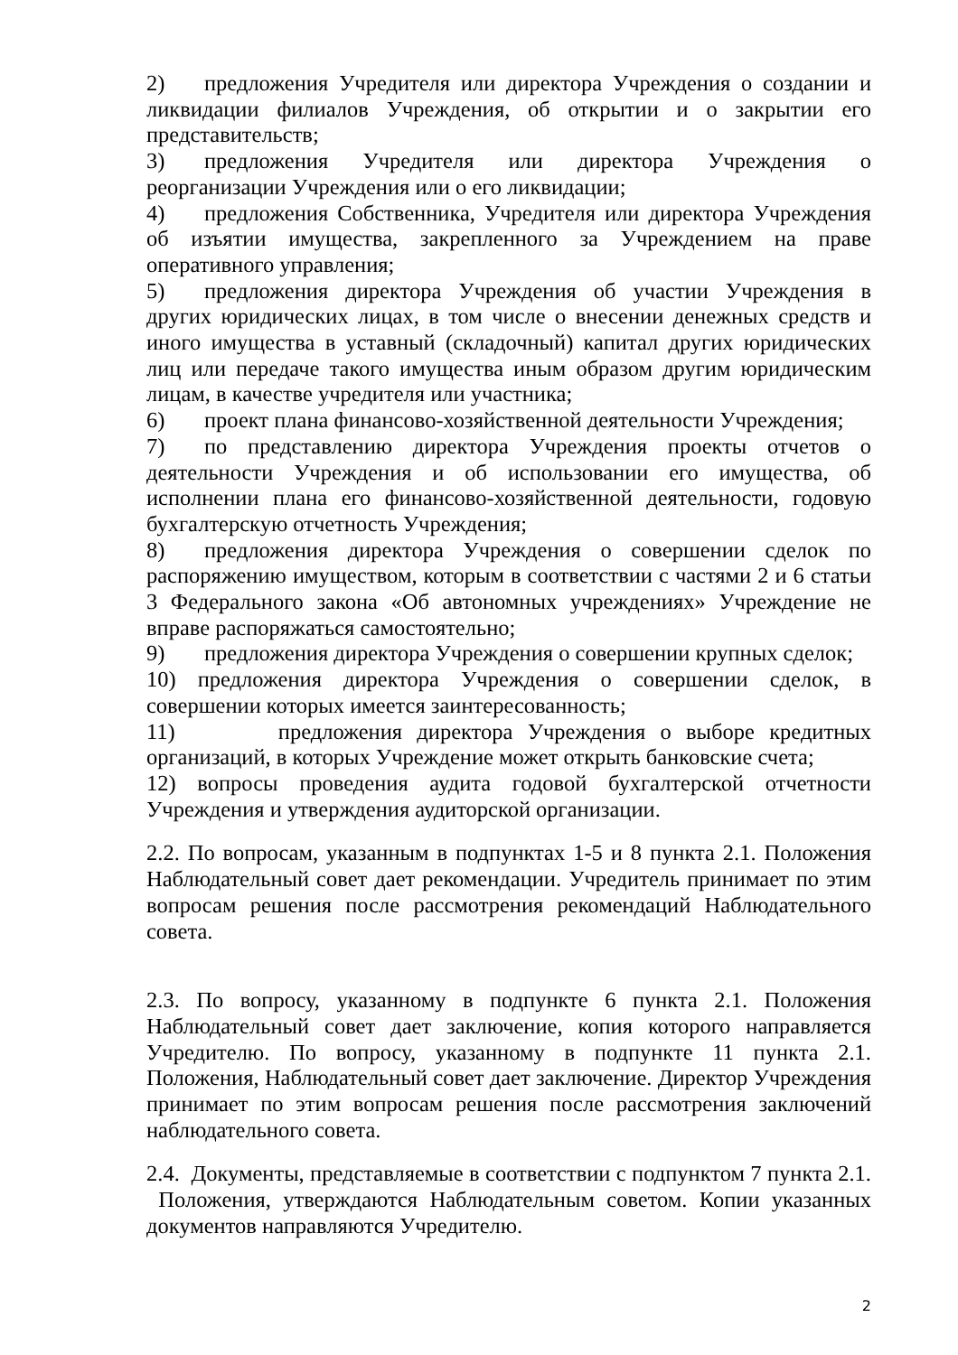2) предложения Учредителя или директора Учреждения о создании и ликвидации филиалов Учреждения, об открытии и о закрытии его представительств;
3) предложения Учредителя или директора Учреждения о реорганизации Учреждения или о его ликвидации;
4) предложения Собственника, Учредителя или директора Учреждения об изъятии имущества, закрепленного за Учреждением на праве оперативного управления;
5) предложения директора Учреждения об участии Учреждения в других юридических лицах, в том числе о внесении денежных средств и иного имущества в уставный (складочный) капитал других юридических лиц или передаче такого имущества иным образом другим юридическим лицам, в качестве учредителя или участника;
6) проект плана финансово-хозяйственной деятельности Учреждения;
7) по представлению директора Учреждения проекты отчетов о деятельности Учреждения и об использовании его имущества, об исполнении плана его финансово-хозяйственной деятельности, годовую бухгалтерскую отчетность Учреждения;
8) предложения директора Учреждения о совершении сделок по распоряжению имуществом, которым в соответствии с частями 2 и 6 статьи 3 Федерального закона «Об автономных учреждениях» Учреждение не вправе распоряжаться самостоятельно;
9) предложения директора Учреждения о совершении крупных сделок;
10) предложения директора Учреждения о совершении сделок, в совершении которых имеется заинтересованность;
11) предложения директора Учреждения о выборе кредитных организаций, в которых Учреждение может открыть банковские счета;
12) вопросы проведения аудита годовой бухгалтерской отчетности Учреждения и утверждения аудиторской организации.
2.2. По вопросам, указанным в подпунктах 1-5 и 8 пункта 2.1. Положения Наблюдательный совет дает рекомендации. Учредитель принимает по этим вопросам решения после рассмотрения рекомендаций Наблюдательного совета.
2.3. По вопросу, указанному в подпункте 6 пункта 2.1. Положения Наблюдательный совет дает заключение, копия которого направляется Учредителю. По вопросу, указанному в подпункте 11 пункта 2.1. Положения, Наблюдательный совет дает заключение. Директор Учреждения принимает по этим вопросам решения после рассмотрения заключений наблюдательного совета.
2.4. Документы, представляемые в соответствии с подпунктом 7 пункта 2.1. Положения, утверждаются Наблюдательным советом. Копии указанных документов направляются Учредителю.
2